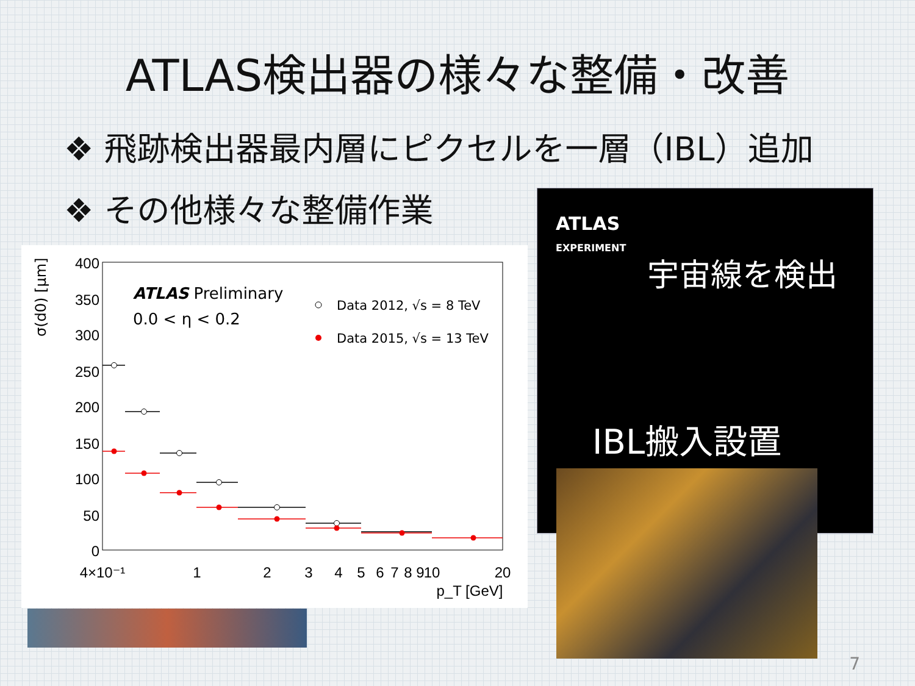ATLAS検出器の様々な整備・改善
❖ 飛跡検出器最内層にピクセルを一層（IBL）追加
❖ その他様々な整備作業
ATLAS
EXPERIMENT
宇宙線を検出
IBL搬入設置
400
350
300
250
200
150
100
50
0
4×10⁻¹
1
2
3
4
5
6
7
8
9
10
20
p_T [GeV]
σ(d0) [μm]
ATLAS Preliminary
0.0 < η < 0.2
Data 2012, √s = 8 TeV
Data 2015, √s = 13 TeV
7